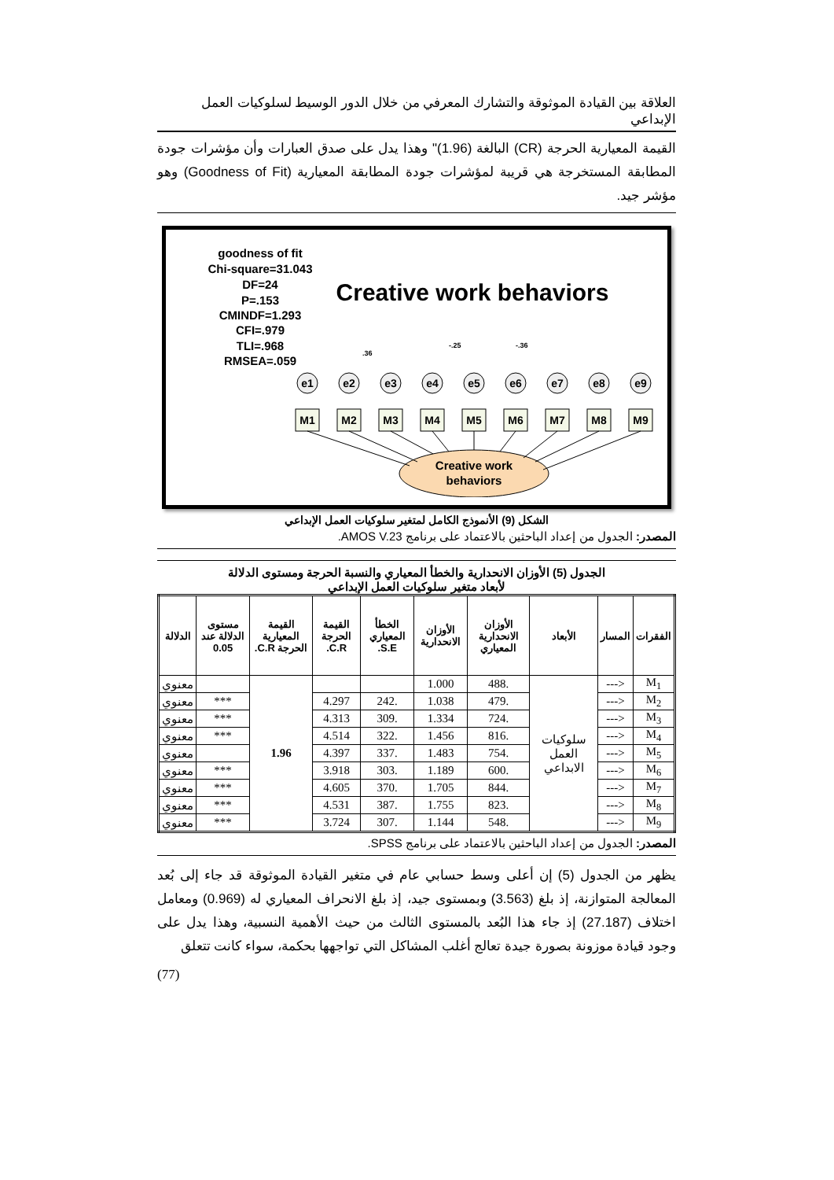العلاقة بين القيادة الموثوقة والتشارك المعرفي من خلال الدور الوسيط لسلوكيات العمل الإبداعي
القيمة المعيارية الحرجة (CR) البالغة (1.96)" وهذا يدل على صدق العبارات وأن مؤشرات جودة المطابقة المستخرجة هي قريبة لمؤشرات جودة المطابقة المعيارية (Goodness of Fit) وهو مؤشر جيد.
goodness of fit
Chi-square=31.043
DF=24
P=.153
CMINDF=1.293
CFI=.979
TLI=.968
RMSEA=.059
Creative work behaviors
e1
e2
e3
e4
e5
e6
e7
e8
e9
M1
M2
M3
M4
M5
M6
M7
M8
M9
Creative work
behaviors
.36
-.25
-.36
الشكل (9) الأنموذج الكامل لمتغير سلوكيات العمل الإبداعي
المصدر: الجدول من إعداد الباحثين بالاعتماد على برنامج AMOS V.23.
الجدول (5) الأوزان الانحدارية والخطأ المعياري والنسبة الحرجة ومستوى الدلالة
لأبعاد متغير سلوكيات العمل الإبداعي
| الفقرات | المسار | الأبعاد | الأوزان الانحدارية المعياري | الأوزان الانحدارية | الخطأ المعياري S.E. | القيمة الحرجة C.R. | القيمة المعيارية الحرجة C.R. | مستوى الدلالة عند 0.05 | الدلالة |
| --- | --- | --- | --- | --- | --- | --- | --- | --- | --- |
| M<sub>1</sub> | <--- | سلوكيات العمل الابداعي | .488 | 1.000 | | | 1.96 | | معنوي |
| M<sub>2</sub> | <--- | | .479 | 1.038 | .242 | 4.297 | | *** | معنوي |
| M<sub>3</sub> | <--- | | .724 | 1.334 | .309 | 4.313 | | *** | معنوي |
| M<sub>4</sub> | <--- | | .816 | 1.456 | .322 | 4.514 | | *** | معنوي |
| M<sub>5</sub> | <--- | | .754 | 1.483 | .337 | 4.397 | | | معنوي |
| M<sub>6</sub> | <--- | | .600 | 1.189 | .303 | 3.918 | | *** | معنوي |
| M<sub>7</sub> | <--- | | .844 | 1.705 | .370 | 4.605 | | *** | معنوي |
| M<sub>8</sub> | <--- | | .823 | 1.755 | .387 | 4.531 | | *** | معنوي |
| M<sub>9</sub> | <--- | | .548 | 1.144 | .307 | 3.724 | | *** | معنوي |
المصدر: الجدول من إعداد الباحثين بالاعتماد على برنامج SPSS.
يظهر من الجدول (5) إن أعلى وسط حسابي عام في متغير القيادة الموثوقة قد جاء إلى بُعد المعالجة المتوازنة، إذ بلغ (3.563) وبمستوى جيد، إذ بلغ الانحراف المعياري له (0.969) ومعامل اختلاف (27.187) إذ جاء هذا البُعد بالمستوى الثالث من حيث الأهمية النسبية، وهذا يدل على وجود قيادة موزونة بصورة جيدة تعالج أغلب المشاكل التي تواجهها بحكمة، سواء كانت تتعلق
(77)